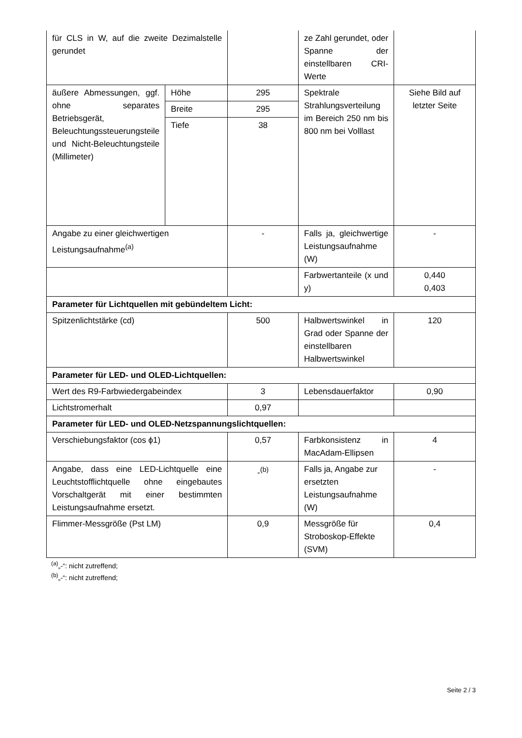| für CLS in W, auf die zweite Dezimalstelle gerundet | | | ze Zahl gerundet, oder Spanne der einstellbaren CRI-Werte | |
| äußere Abmessungen, ggf. ohne separates Betriebsgerät, Beleuchtungssteuerungsteile und Nicht-Beleuchtungsteile (Millimeter) | Höhe | 295 | Spektrale Strahlungsverteilung im Bereich 250 nm bis 800 nm bei Volllast | Siehe Bild auf letzter Seite |
| | Breite | 295 | | |
| | Tiefe | 38 | | |
| Angabe zu einer gleichwertigen Leistungsaufnahme<sup>(a)</sup> | | - | Falls ja, gleichwertige Leistungsaufnahme (W) | - |
| | | | Farbwertanteile (x und y) | 0,440 0,403 |
| Parameter für Lichtquellen mit gebündeltem Licht: | | | | |
| Spitzenlichtstärke (cd) | | 500 | Halbwertswinkel in Grad oder Spanne der einstellbaren Halbwertswinkel | 120 |
| Parameter für LED- und OLED-Lichtquellen: | | | | |
| Wert des R9-Farbwiedergabeindex | | 3 | Lebensdauerfaktor | 0,90 |
| Lichtstromerhalt | | 0,97 | | |
| Parameter für LED- und OLED-Netzspannungslichtquellen: | | | | |
| Verschiebungsfaktor (cos ϕ1) | | 0,57 | Farbkonsistenz in MacAdam-Ellipsen | 4 |
| Angabe, dass eine LED-Lichtquelle eine Leuchtstofflichtquelle ohne eingebautes Vorschaltgerät mit einer bestimmten Leistungsaufnahme ersetzt. | | -<sup>(b)</sup> | Falls ja, Angabe zur ersetzten Leistungsaufnahme (W) | - |
| Flimmer-Messgröße (Pst LM) | | 0,9 | Messgröße für Stroboskop-Effekte (SVM) | 0,4 |
<sup>(a)</sup>„-“: nicht zutreffend;
<sup>(b)</sup>„-“: nicht zutreffend;
Seite 2 / 3